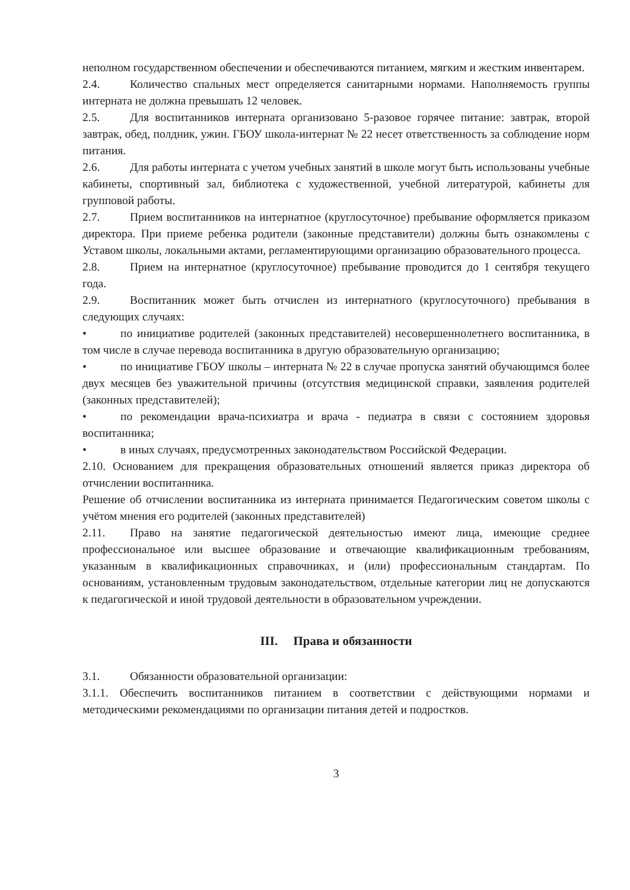неполном государственном обеспечении и обеспечиваются питанием, мягким и жестким инвентарем.
2.4. Количество спальных мест определяется санитарными нормами. Наполняемость группы интерната не должна превышать 12 человек.
2.5. Для воспитанников интерната организовано 5-разовое горячее питание: завтрак, второй завтрак, обед, полдник, ужин. ГБОУ школа-интернат № 22 несет ответственность за соблюдение норм питания.
2.6. Для работы интерната с учетом учебных занятий в школе могут быть использованы учебные кабинеты, спортивный зал, библиотека с художественной, учебной литературой, кабинеты для групповой работы.
2.7. Прием воспитанников на интернатное (круглосуточное) пребывание оформляется приказом директора. При приеме ребенка родители (законные представители) должны быть ознакомлены с Уставом школы, локальными актами, регламентирующими организацию образовательного процесса.
2.8. Прием на интернатное (круглосуточное) пребывание проводится до 1 сентября текущего года.
2.9. Воспитанник может быть отчислен из интернатного (круглосуточного) пребывания в следующих случаях:
• по инициативе родителей (законных представителей) несовершеннолетнего воспитанника, в том числе в случае перевода воспитанника в другую образовательную организацию;
• по инициативе ГБОУ школы – интерната № 22 в случае пропуска занятий обучающимся более двух месяцев без уважительной причины (отсутствия медицинской справки, заявления родителей (законных представителей);
• по рекомендации врача-психиатра и врача - педиатра в связи с состоянием здоровья воспитанника;
• в иных случаях, предусмотренных законодательством Российской Федерации.
2.10. Основанием для прекращения образовательных отношений является приказ директора об отчислении воспитанника.
Решение об отчислении воспитанника из интерната принимается Педагогическим советом школы с учётом мнения его родителей (законных представителей)
2.11. Право на занятие педагогической деятельностью имеют лица, имеющие среднее профессиональное или высшее образование и отвечающие квалификационным требованиям, указанным в квалификационных справочниках, и (или) профессиональным стандартам. По основаниям, установленным трудовым законодательством, отдельные категории лиц не допускаются к педагогической и иной трудовой деятельности в образовательном учреждении.
III. Права и обязанности
3.1. Обязанности образовательной организации:
3.1.1. Обеспечить воспитанников питанием в соответствии с действующими нормами и методическими рекомендациями по организации питания детей и подростков.
3